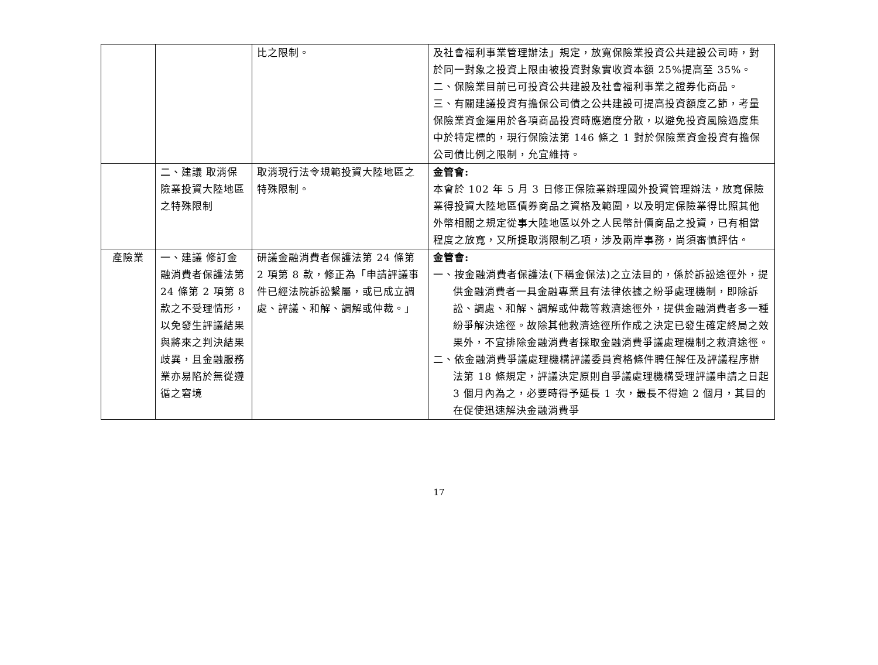| | | 比之限制。 | 及社會福利事業管理辦法」規定，放寬保險業投資公共建設公司時，對於同一對象之投資上限由被投資對象實收資本額 25%提高至 35%。 二、保險業目前已可投資公共建設及社會福利事業之證券化商品。 三、有關建議投資有擔保公司債之公共建設可提高投資額度乙節，考量保險業資金運用於各項商品投資時應適度分散，以避免投資風險過度集中於特定標的，現行保險法第 146 條之 1 對於保險業資金投資有擔保公司債比例之限制，允宜維持。 |
| | 二、建議 取消保險業投資大陸地區之特殊限制 | 取消現行法令規範投資大陸地區之特殊限制。 | 金管會: 本會於 102 年 5 月 3 日修正保險業辦理國外投資管理辦法，放寬保險業得投資大陸地區債券商品之資格及範圍，以及明定保險業得比照其他外幣相關之規定從事大陸地區以外之人民幣計價商品之投資，已有相當程度之放寬，又所提取消限制乙項，涉及兩岸事務，尚須審慎評估。 |
| 產險業 | 一、建議 修訂金融消費者保護法第 24 條第 2 項第 8 款之不受理情形，以免發生評議結果與將來之判決結果歧異，且金融服務業亦易陷於無從遵循之窘境 | 研議金融消費者保護法第 24 條第 2 項第 8 款，修正為「申請評議事件已經法院訴訟繫屬，或已成立調處、評議、和解、調解或仲裁。」 | 金管會: 一、按金融消費者保護法(下稱金保法)之立法目的，係於訴訟途徑外，提供金融消費者一具金融專業且有法律依據之紛爭處理機制，即除訴訟、調處、和解、調解或仲裁等救濟途徑外，提供金融消費者多一種紛爭解決途徑。故除其他救濟途徑所作成之決定已發生確定終局之效果外，不宜排除金融消費者採取金融消費爭議處理機制之救濟途徑。 二、依金融消費爭議處理機構評議委員資格條件聘任解任及評議程序辦法第 18 條規定，評議決定原則自爭議處理機構受理評議申請之日起 3 個月內為之，必要時得予延長 1 次，最長不得逾 2 個月，其目的在促使迅速解決金融消費爭 |
17